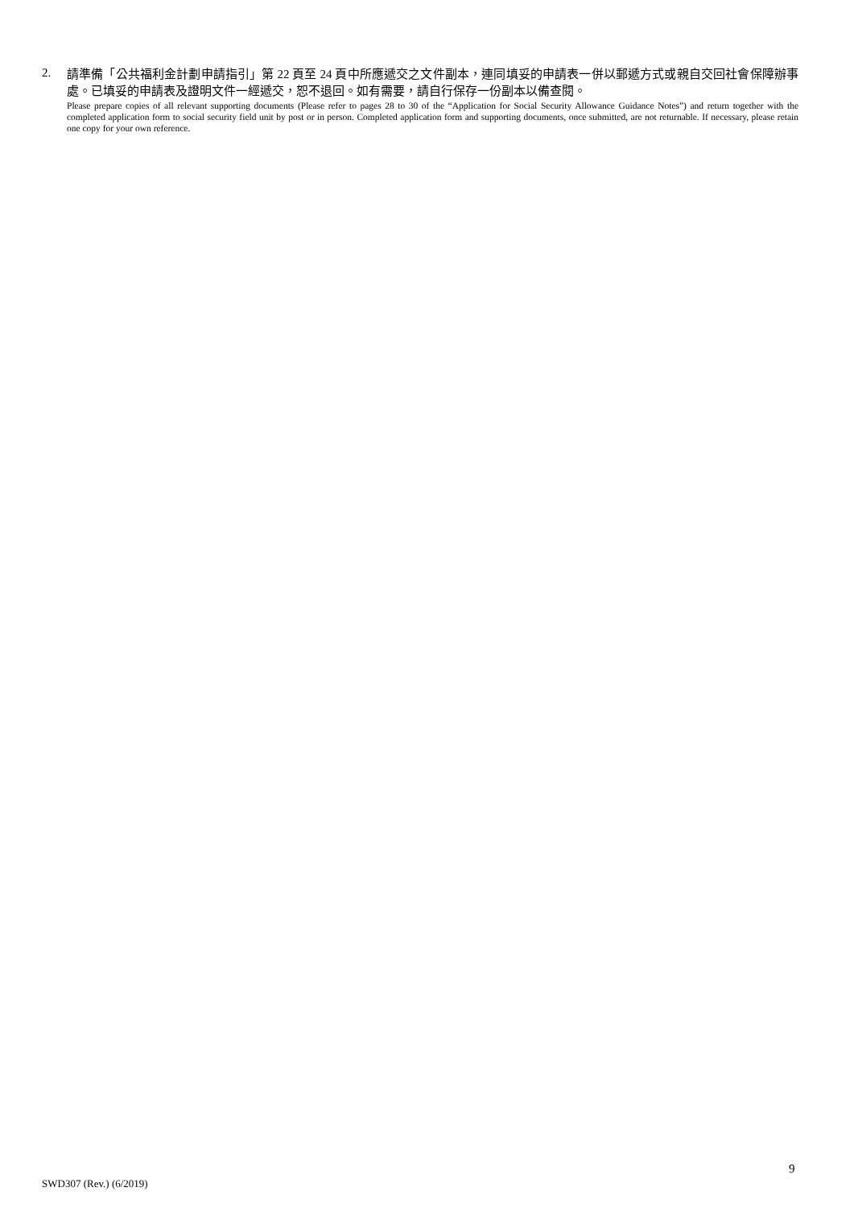2.
請準備「公共福利金計劃申請指引」第 22 頁至 24 頁中所應遞交之文件副本，連同填妥的申請表一併以郵遞方式或親自交回社會保障辦事處。已填妥的申請表及證明文件一經遞交，恕不退回。如有需要，請自行保存一份副本以備查閱。
Please prepare copies of all relevant supporting documents (Please refer to pages 28 to 30 of the “Application for Social Security Allowance Guidance Notes”) and return together with the completed application form to social security field unit by post or in person. Completed application form and supporting documents, once submitted, are not returnable. If necessary, please retain one copy for your own reference.
9
SWD307 (Rev.) (6/2019)